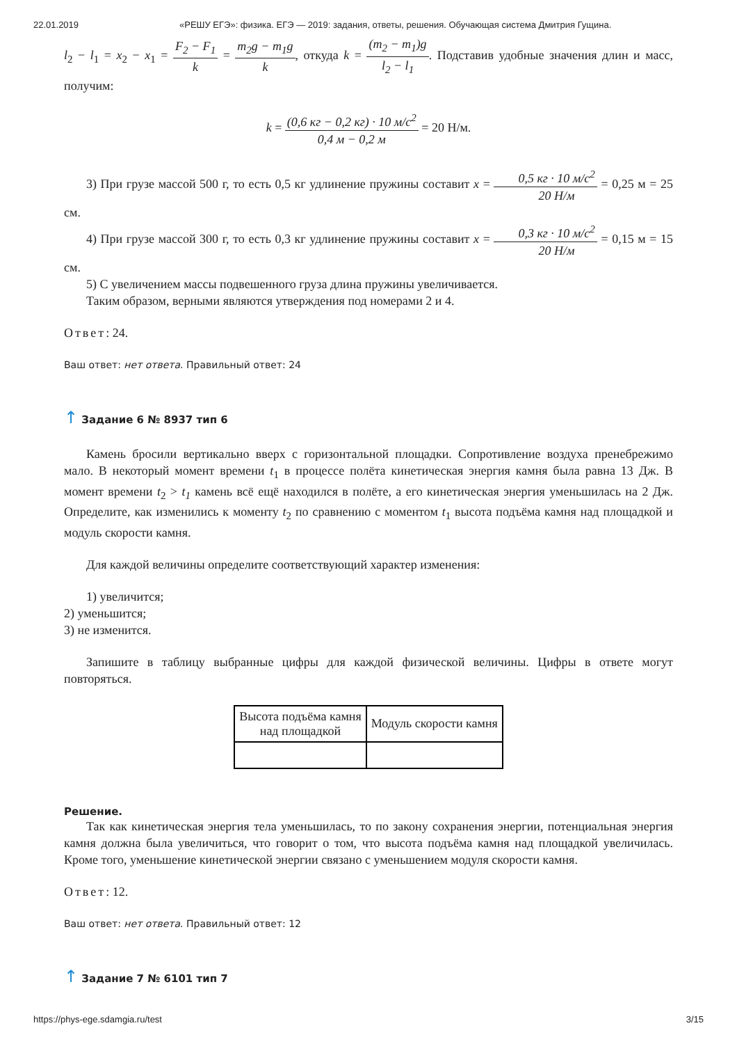22.01.2019 «РЕШУ ЕГЭ»: физика. ЕГЭ — 2019: задания, ответы, решения. Обучающая система Дмитрия Гущина.
l<sub>2</sub> − l<sub>1</sub> = x<sub>2</sub> − x<sub>1</sub> = F<sub>2</sub> − F<sub>1</sub> k = m<sub>2</sub>g − m<sub>1</sub>g k, откуда k = (m<sub>2</sub> − m<sub>1</sub>)g l<sub>2</sub> − l<sub>1</sub>. Подставив удобные значения длин и масс, получим:
k = (0,6 кг − 0,2 кг) · 10 м/с<sup>2</sup> 0,4 м − 0,2 м = 20 Н/м.
3) При грузе массой 500 г, то есть 0,5 кг удлинение пружины составит x = 0,5 кг · 10 м/с<sup>2</sup> 20 Н/м = 0,25 м = 25 см.
4) При грузе массой 300 г, то есть 0,3 кг удлинение пружины составит x = 0,3 кг · 10 м/с<sup>2</sup> 20 Н/м = 0,15 м = 15 см.
5) С увеличением массы подвешенного груза длина пружины увеличивается.
Таким образом, верными являются утверждения под номерами 2 и 4.
Ответ: 24.
Ваш ответ: нет ответа. Правильный ответ: 24
↑ Задание 6 № 8937 тип 6
Камень бросили вертикально вверх с горизонтальной площадки. Сопротивление воздуха пренебрежимо мало. В некоторый момент времени t<sub>1</sub> в процессе полёта кинетическая энергия камня была равна 13 Дж. В момент времени t<sub>2</sub> > t<sub>1</sub> камень всё ещё находился в полёте, а его кинетическая энергия уменьшилась на 2 Дж. Определите, как изменились к моменту t<sub>2</sub> по сравнению с моментом t<sub>1</sub> высота подъёма камня над площадкой и модуль скорости камня.
Для каждой величины определите соответствующий характер изменения:
1) увеличится;
2) уменьшится;
3) не изменится.
Запишите в таблицу выбранные цифры для каждой физической величины. Цифры в ответе могут повторяться.
| Высота подъёма камня над площадкой | Модуль скорости камня |
Решение.
Так как кинетическая энергия тела уменьшилась, то по закону сохранения энергии, потенциальная энергия камня должна была увеличиться, что говорит о том, что высота подъёма камня над площадкой увеличилась. Кроме того, уменьшение кинетической энергии связано с уменьшением модуля скорости камня.
Ответ: 12.
Ваш ответ: нет ответа. Правильный ответ: 12
↑ Задание 7 № 6101 тип 7
https://phys-ege.sdamgia.ru/test 3/15